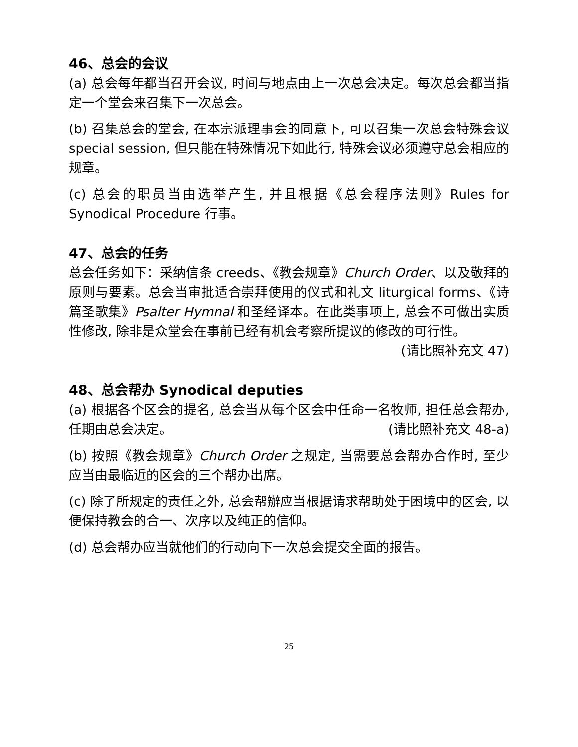46、总会的会议
(a) 总会每年都当召开会议, 时间与地点由上一次总会决定。每次总会都当指定一个堂会来召集下一次总会。
(b) 召集总会的堂会, 在本宗派理事会的同意下, 可以召集一次总会特殊会议 special session, 但只能在特殊情况下如此行, 特殊会议必须遵守总会相应的规章。
(c) 总会的职员当由选举产生, 并且根据《总会程序法则》Rules for Synodical Procedure 行事。
47、总会的任务
总会任务如下：采纳信条 creeds、《教会规章》Church Order、以及敬拜的原则与要素。总会当审批适合崇拜使用的仪式和礼文 liturgical forms、《诗篇圣歌集》Psalter Hymnal 和圣经译本。在此类事项上, 总会不可做出实质性修改, 除非是众堂会在事前已经有机会考察所提议的修改的可行性。
(请比照补充文 47)
48、总会帮办 Synodical deputies
(a) 根据各个区会的提名, 总会当从每个区会中任命一名牧师, 担任总会帮办, 任期由总会决定。 (请比照补充文 48-a)
(b) 按照《教会规章》Church Order 之规定, 当需要总会帮办合作时, 至少应当由最临近的区会的三个帮办出席。
(c) 除了所规定的责任之外, 总会帮辦应当根据请求帮助处于困境中的区会, 以便保持教会的合一、次序以及纯正的信仰。
(d) 总会帮办应当就他们的行动向下一次总会提交全面的报告。
25